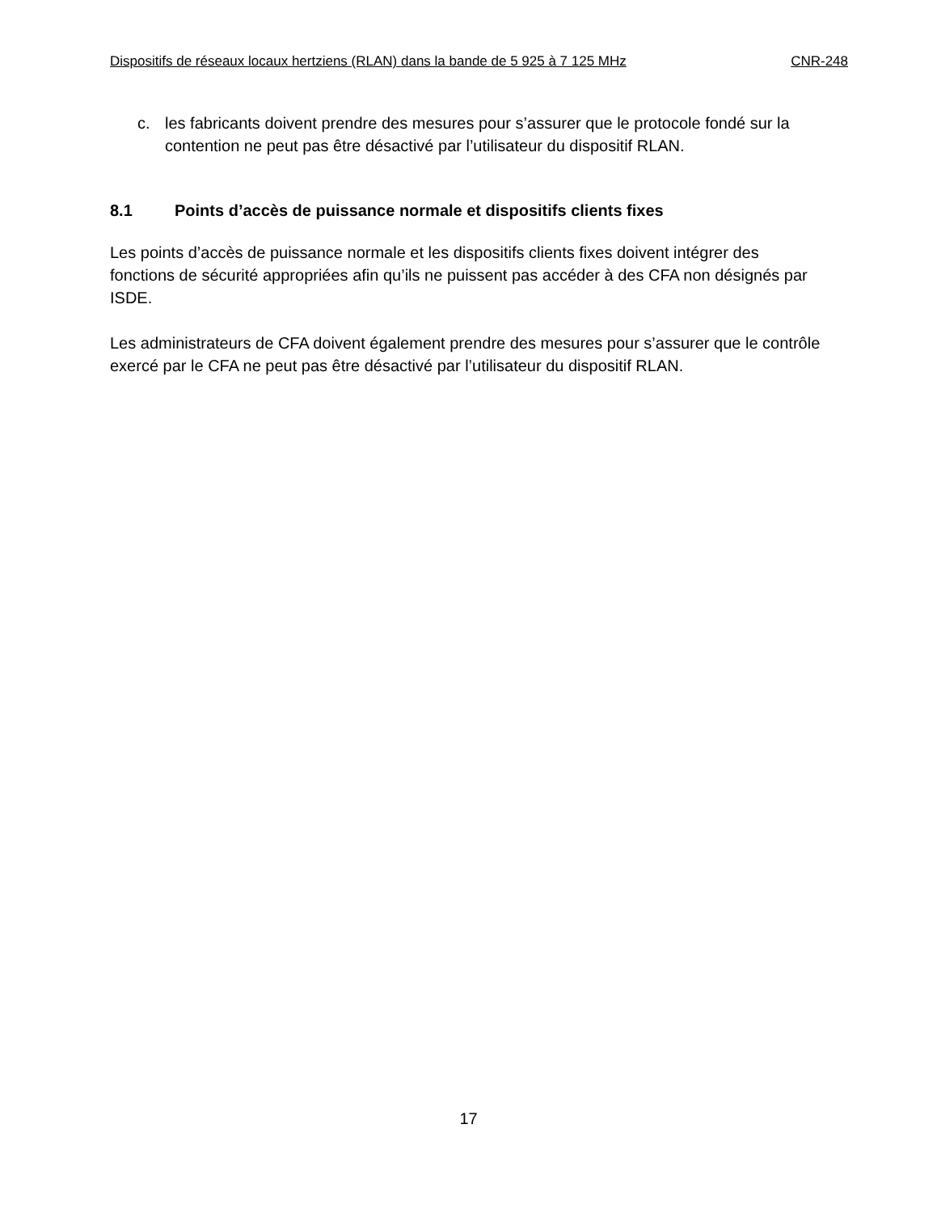Dispositifs de réseaux locaux hertziens (RLAN) dans la bande de 5 925 à 7 125 MHz CNR-248
c. les fabricants doivent prendre des mesures pour s’assurer que le protocole fondé sur la contention ne peut pas être désactivé par l’utilisateur du dispositif RLAN.
8.1 Points d’accès de puissance normale et dispositifs clients fixes
Les points d’accès de puissance normale et les dispositifs clients fixes doivent intégrer des fonctions de sécurité appropriées afin qu’ils ne puissent pas accéder à des CFA non désignés par ISDE.
Les administrateurs de CFA doivent également prendre des mesures pour s’assurer que le contrôle exercé par le CFA ne peut pas être désactivé par l’utilisateur du dispositif RLAN.
17